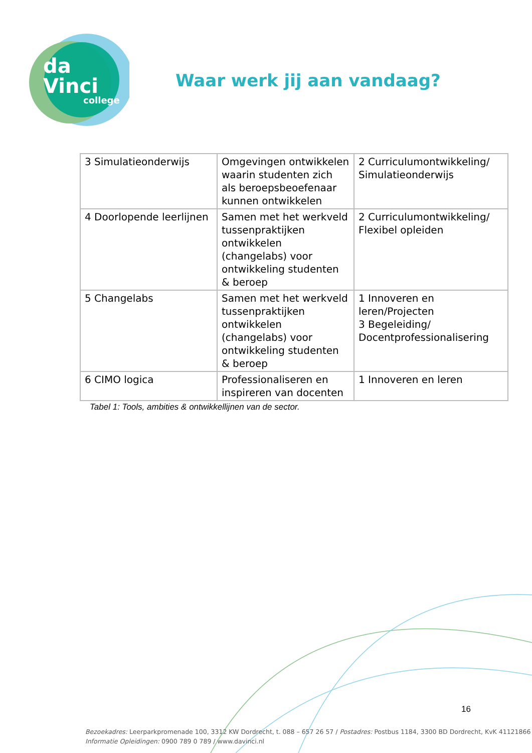da Vinci
college
Waar werk jij aan vandaag?
| 3 Simulatieonderwijs | Omgevingen ontwikkelen waarin studenten zich als beroepsbeoefenaar kunnen ontwikkelen | 2 Curriculumontwikkeling/ Simulatieonderwijs |
| 4 Doorlopende leerlijnen | Samen met het werkveld tussenpraktijken ontwikkelen (changelabs) voor ontwikkeling studenten & beroep | 2 Curriculumontwikkeling/ Flexibel opleiden |
| 5 Changelabs | Samen met het werkveld tussenpraktijken ontwikkelen (changelabs) voor ontwikkeling studenten & beroep | 1 Innoveren en leren/Projecten 3 Begeleiding/ Docentprofessionalisering |
| 6 CIMO logica | Professionaliseren en inspireren van docenten | 1 Innoveren en leren |
Tabel 1: Tools, ambities & ontwikkellijnen van de sector.
16
Bezoekadres: Leerparkpromenade 100, 3312 KW Dordrecht, t. 088 – 657 26 57 / Postadres: Postbus 1184, 3300 BD Dordrecht, KvK 41121866
Informatie Opleidingen: 0900 789 0 789 / www.davinci.nl